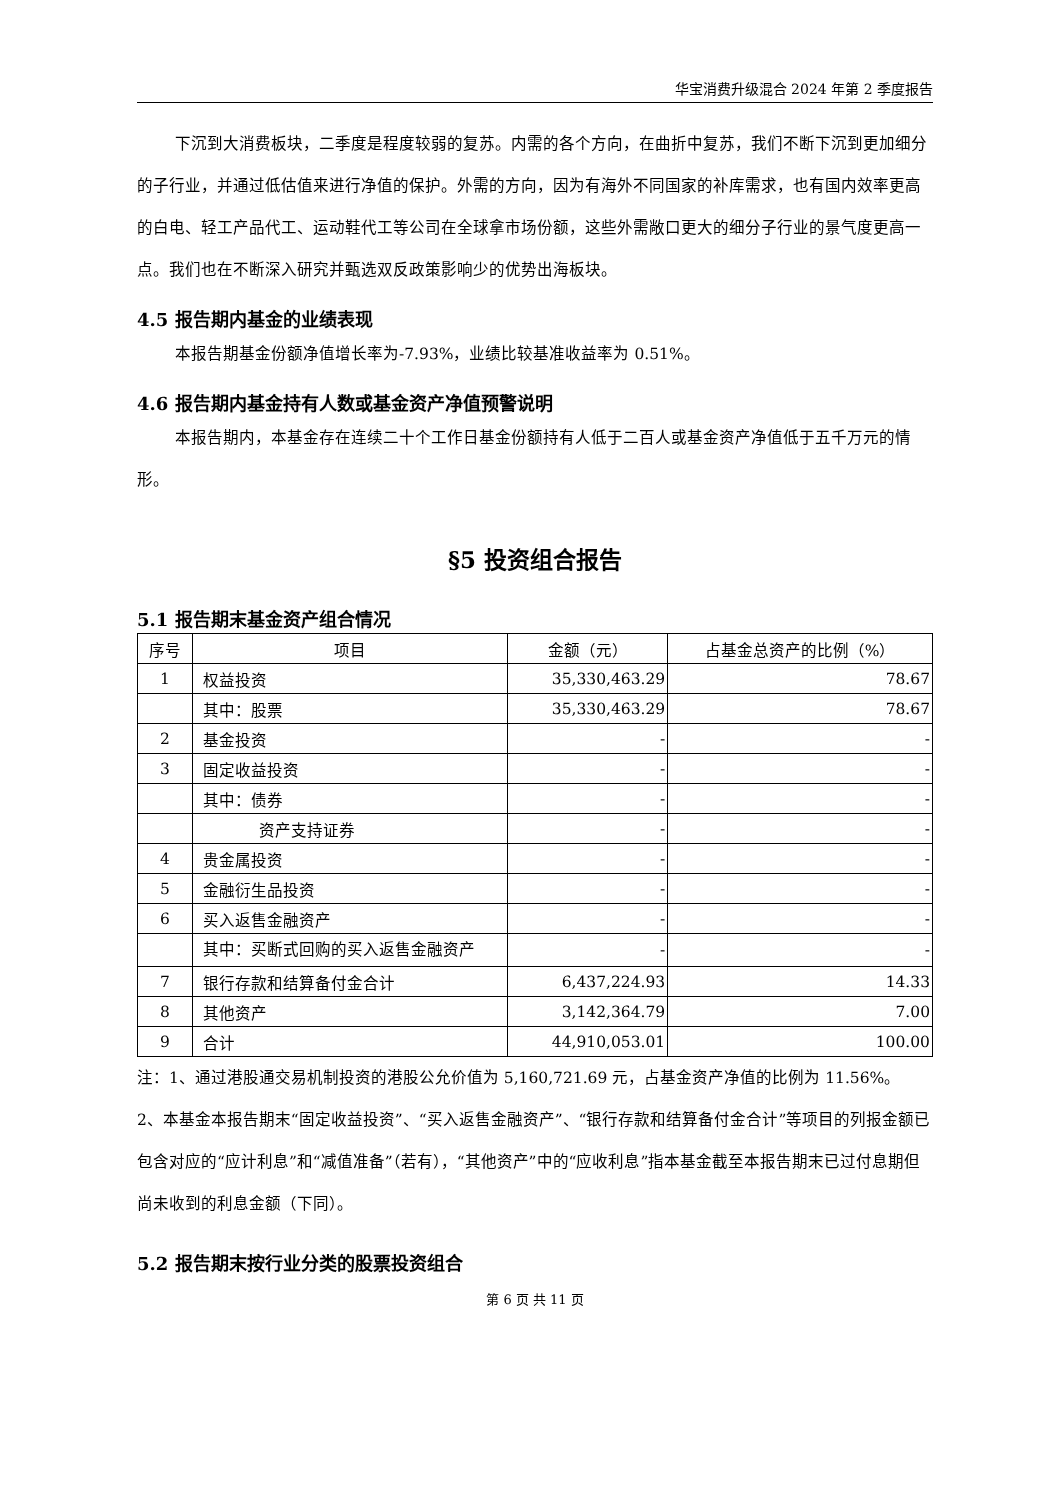华宝消费升级混合 2024 年第 2 季度报告
下沉到大消费板块，二季度是程度较弱的复苏。内需的各个方向，在曲折中复苏，我们不断下沉到更加细分的子行业，并通过低估值来进行净值的保护。外需的方向，因为有海外不同国家的补库需求，也有国内效率更高的白电、轻工产品代工、运动鞋代工等公司在全球拿市场份额，这些外需敞口更大的细分子行业的景气度更高一点。我们也在不断深入研究并甄选双反政策影响少的优势出海板块。
4.5 报告期内基金的业绩表现
本报告期基金份额净值增长率为-7.93%，业绩比较基准收益率为 0.51%。
4.6 报告期内基金持有人数或基金资产净值预警说明
本报告期内，本基金存在连续二十个工作日基金份额持有人低于二百人或基金资产净值低于五千万元的情形。
§5 投资组合报告
5.1 报告期末基金资产组合情况
| 序号 | 项目 | 金额（元） | 占基金总资产的比例（%） |
| --- | --- | --- | --- |
| 1 | 权益投资 | 35,330,463.29 | 78.67 |
| | 其中：股票 | 35,330,463.29 | 78.67 |
| 2 | 基金投资 | - | - |
| 3 | 固定收益投资 | - | - |
| | 其中：债券 | - | - |
| | 资产支持证券 | - | - |
| 4 | 贵金属投资 | - | - |
| 5 | 金融衍生品投资 | - | - |
| 6 | 买入返售金融资产 | - | - |
| | 其中：买断式回购的买入返售金融资产 | - | - |
| 7 | 银行存款和结算备付金合计 | 6,437,224.93 | 14.33 |
| 8 | 其他资产 | 3,142,364.79 | 7.00 |
| 9 | 合计 | 44,910,053.01 | 100.00 |
注：1、通过港股通交易机制投资的港股公允价值为 5,160,721.69 元，占基金资产净值的比例为 11.56%。
2、本基金本报告期末“固定收益投资”、“买入返售金融资产”、“银行存款和结算备付金合计”等项目的列报金额已包含对应的“应计利息”和“减值准备”（若有），“其他资产”中的“应收利息”指本基金截至本报告期末已过付息期但尚未收到的利息金额（下同）。
5.2 报告期末按行业分类的股票投资组合
第 6 页 共 11 页